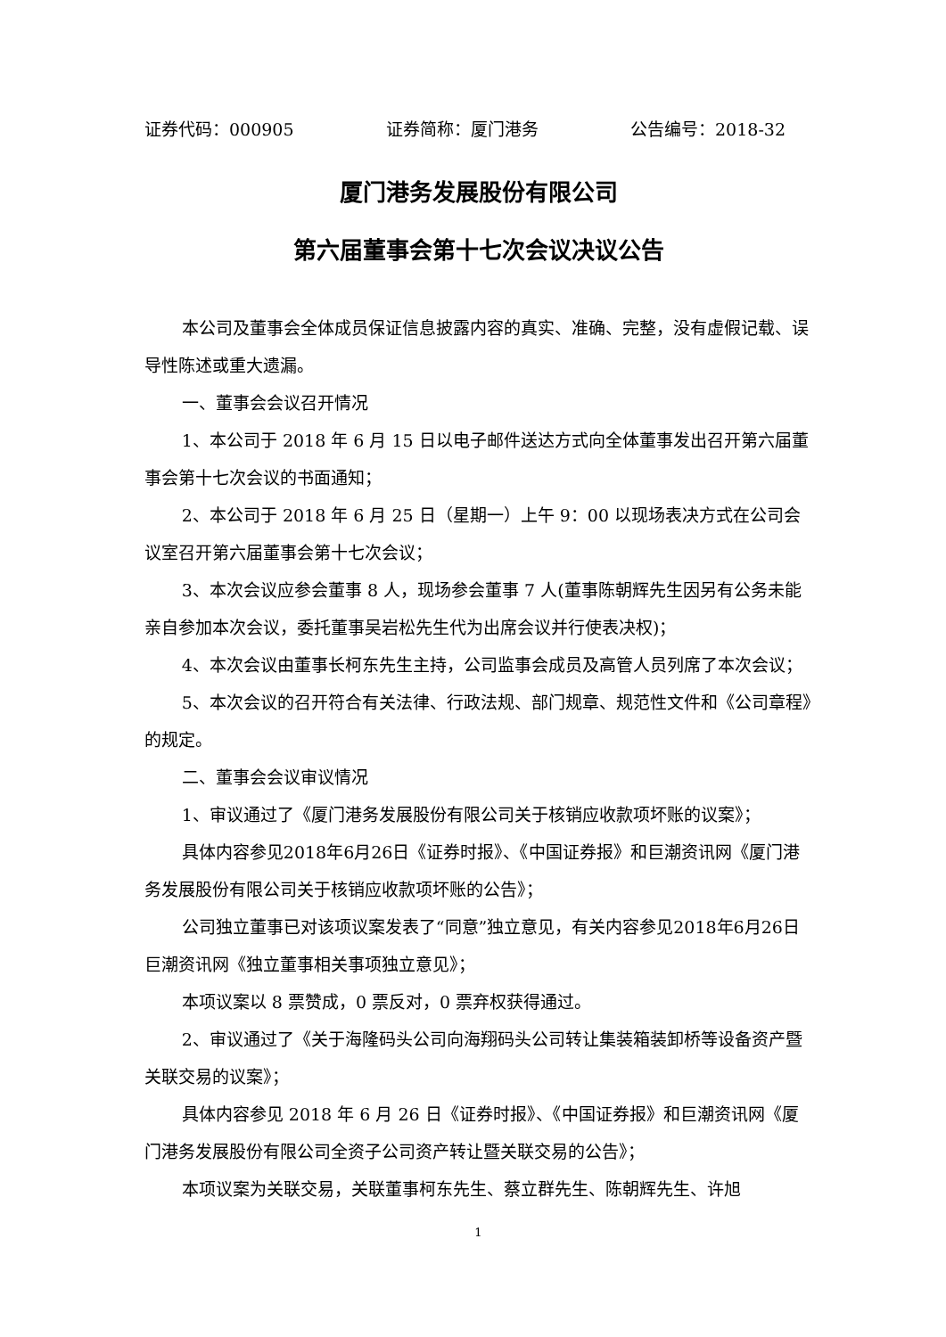证券代码：000905 证券简称：厦门港务 公告编号：2018-32
厦门港务发展股份有限公司
第六届董事会第十七次会议决议公告
本公司及董事会全体成员保证信息披露内容的真实、准确、完整，没有虚假记载、误导性陈述或重大遗漏。
一、董事会会议召开情况
1、本公司于 2018 年 6 月 15 日以电子邮件送达方式向全体董事发出召开第六届董事会第十七次会议的书面通知；
2、本公司于 2018 年 6 月 25 日（星期一）上午 9：00 以现场表决方式在公司会议室召开第六届董事会第十七次会议；
3、本次会议应参会董事 8 人，现场参会董事 7 人(董事陈朝辉先生因另有公务未能亲自参加本次会议，委托董事吴岩松先生代为出席会议并行使表决权)；
4、本次会议由董事长柯东先生主持，公司监事会成员及高管人员列席了本次会议；
5、本次会议的召开符合有关法律、行政法规、部门规章、规范性文件和《公司章程》的规定。
二、董事会会议审议情况
1、审议通过了《厦门港务发展股份有限公司关于核销应收款项坏账的议案》；
具体内容参见2018年6月26日《证券时报》、《中国证券报》和巨潮资讯网《厦门港务发展股份有限公司关于核销应收款项坏账的公告》；
公司独立董事已对该项议案发表了“同意”独立意见，有关内容参见2018年6月26日巨潮资讯网《独立董事相关事项独立意见》；
本项议案以 8 票赞成，0 票反对，0 票弃权获得通过。
2、审议通过了《关于海隆码头公司向海翔码头公司转让集装箱装卸桥等设备资产暨关联交易的议案》；
具体内容参见 2018 年 6 月 26 日《证券时报》、《中国证券报》和巨潮资讯网《厦门港务发展股份有限公司全资子公司资产转让暨关联交易的公告》；
本项议案为关联交易，关联董事柯东先生、蔡立群先生、陈朝辉先生、许旭
1